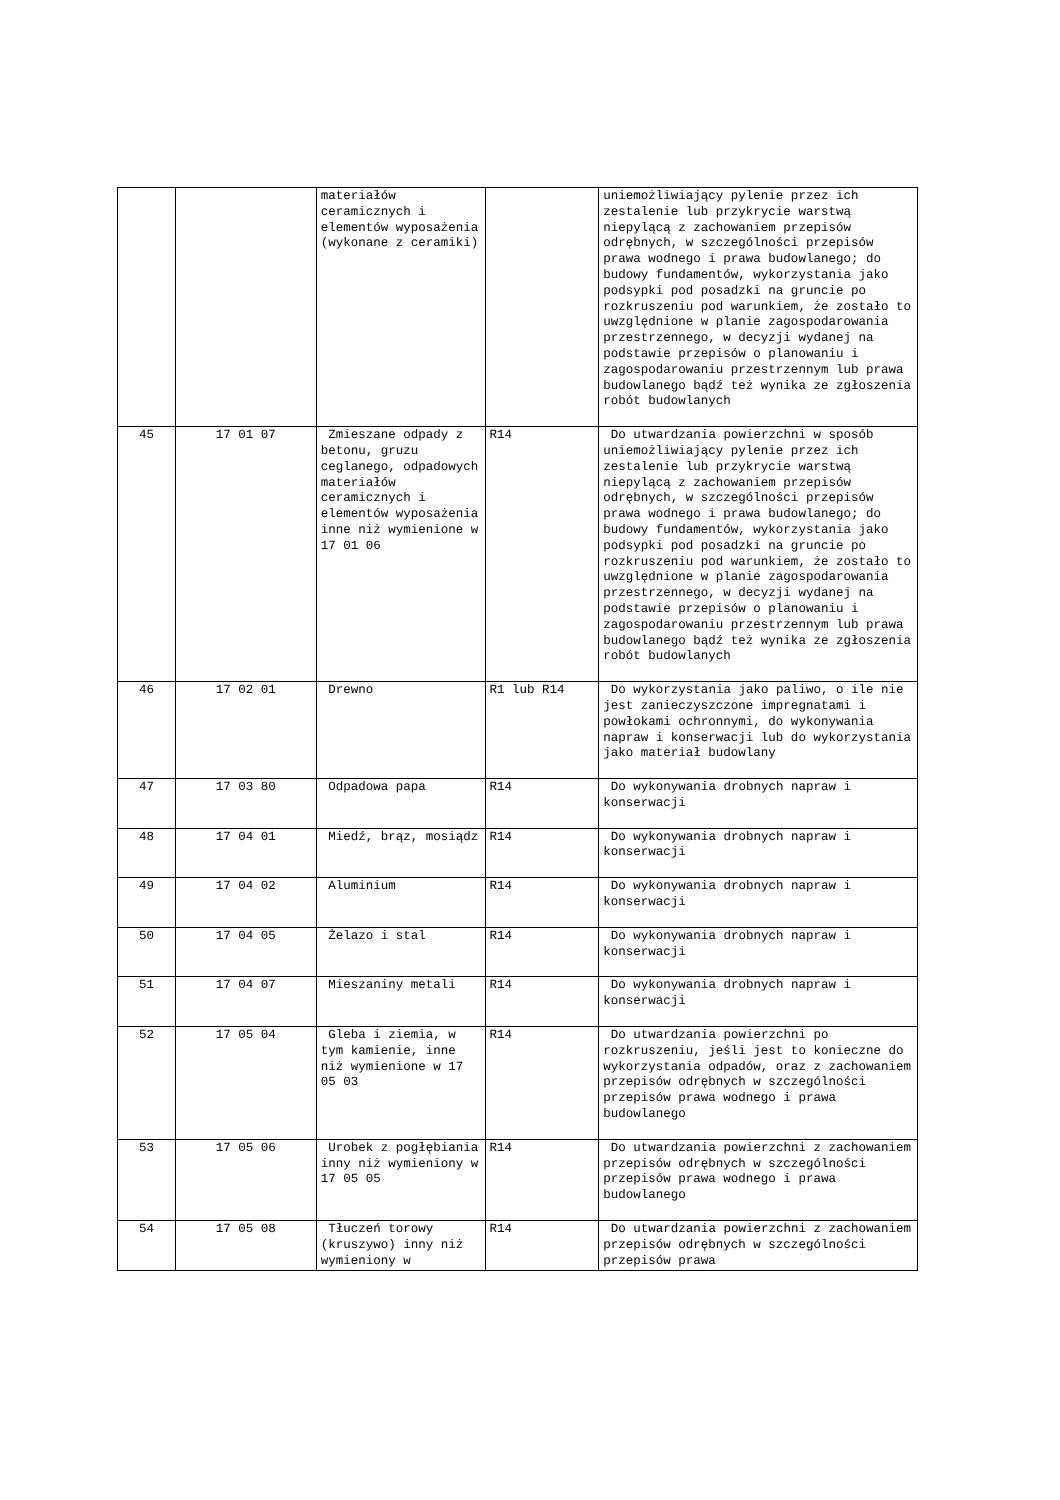| | | materiałów ceramicznych i elementów wyposażenia (wykonane z ceramiki) | | uniemożliwiający pylenie przez ich zestalenie lub przykrycie warstwą niepylącą z zachowaniem przepisów odrębnych, w szczególności przepisów prawa wodnego i prawa budowlanego; do budowy fundamentów, wykorzystania jako podsypki pod posadzki na gruncie po rozkruszeniu pod warunkiem, że zostało to uwzględnione w planie zagospodarowania przestrzennego, w decyzji wydanej na podstawie przepisów o planowaniu i zagospodarowaniu przestrzennym lub prawa budowlanego bądź też wynika ze zgłoszenia robót budowlanych |
| 45 | 17 01 07 | Zmieszane odpady z betonu, gruzu ceglanego, odpadowych materiałów ceramicznych i elementów wyposażenia inne niż wymienione w 17 01 06 | R14 | Do utwardzania powierzchni w sposób uniemożliwiający pylenie przez ich zestalenie lub przykrycie warstwą niepylącą z zachowaniem przepisów odrębnych, w szczególności przepisów prawa wodnego i prawa budowlanego; do budowy fundamentów, wykorzystania jako podsypki pod posadzki na gruncie po rozkruszeniu pod warunkiem, że zostało to uwzględnione w planie zagospodarowania przestrzennego, w decyzji wydanej na podstawie przepisów o planowaniu i zagospodarowaniu przestrzennym lub prawa budowlanego bądź też wynika ze zgłoszenia robót budowlanych |
| 46 | 17 02 01 | Drewno | R1 lub R14 | Do wykorzystania jako paliwo, o ile nie jest zanieczyszczone impregnatami i powłokami ochronnymi, do wykonywania napraw i konserwacji lub do wykorzystania jako materiał budowlany |
| 47 | 17 03 80 | Odpadowa papa | R14 | Do wykonywania drobnych napraw i konserwacji |
| 48 | 17 04 01 | Miedź, brąz, mosiądz | R14 | Do wykonywania drobnych napraw i konserwacji |
| 49 | 17 04 02 | Aluminium | R14 | Do wykonywania drobnych napraw i konserwacji |
| 50 | 17 04 05 | Żelazo i stal | R14 | Do wykonywania drobnych napraw i konserwacji |
| 51 | 17 04 07 | Mieszaniny metali | R14 | Do wykonywania drobnych napraw i konserwacji |
| 52 | 17 05 04 | Gleba i ziemia, w tym kamienie, inne niż wymienione w 17 05 03 | R14 | Do utwardzania powierzchni po rozkruszeniu, jeśli jest to konieczne do wykorzystania odpadów, oraz z zachowaniem przepisów odrębnych w szczególności przepisów prawa wodnego i prawa budowlanego |
| 53 | 17 05 06 | Urobek z pogłębiania inny niż wymieniony w 17 05 05 | R14 | Do utwardzania powierzchni z zachowaniem przepisów odrębnych w szczególności przepisów prawa wodnego i prawa budowlanego |
| 54 | 17 05 08 | Tłuczeń torowy (kruszywo) inny niż wymieniony w | R14 | Do utwardzania powierzchni z zachowaniem przepisów odrębnych w szczególności przepisów prawa |